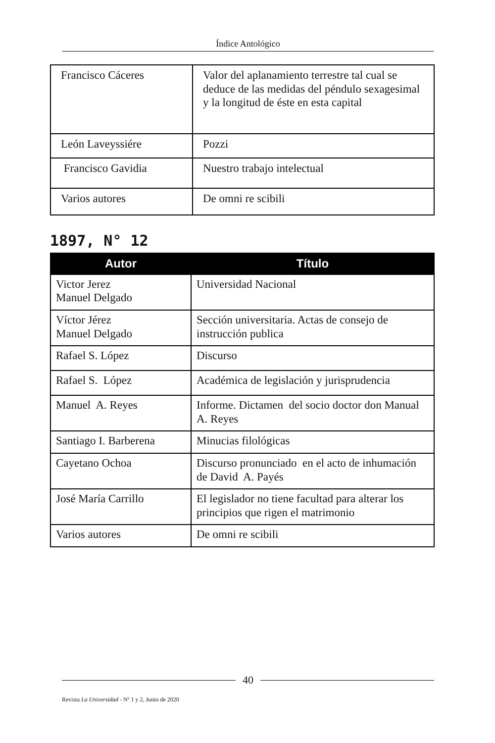Índice Antológico
| Francisco Cáceres | Valor del aplanamiento terrestre tal cual se deduce de las medidas del péndulo sexagesimal y la longitud de éste en esta capital |
| León Laveyssiére | Pozzi |
| Francisco Gavidia | Nuestro trabajo intelectual |
| Varios autores | De omni re scibili |
1897, N° 12
| Autor | Título |
| --- | --- |
| Victor Jerez Manuel Delgado | Universidad Nacional |
| Víctor Jérez Manuel Delgado | Sección universitaria. Actas de consejo de instrucción publica |
| Rafael S. López | Discurso |
| Rafael S. López | Académica de legislación y jurisprudencia |
| Manuel A. Reyes | Informe. Dictamen del socio doctor don Manual A. Reyes |
| Santiago I. Barberena | Minucias filológicas |
| Cayetano Ochoa | Discurso pronunciado en el acto de inhumación de David A. Payés |
| José María Carrillo | El legislador no tiene facultad para alterar los principios que rigen el matrimonio |
| Varios autores | De omni re scibili |
40
Revista La Universidad - Nº 1 y 2, Junio de 2020